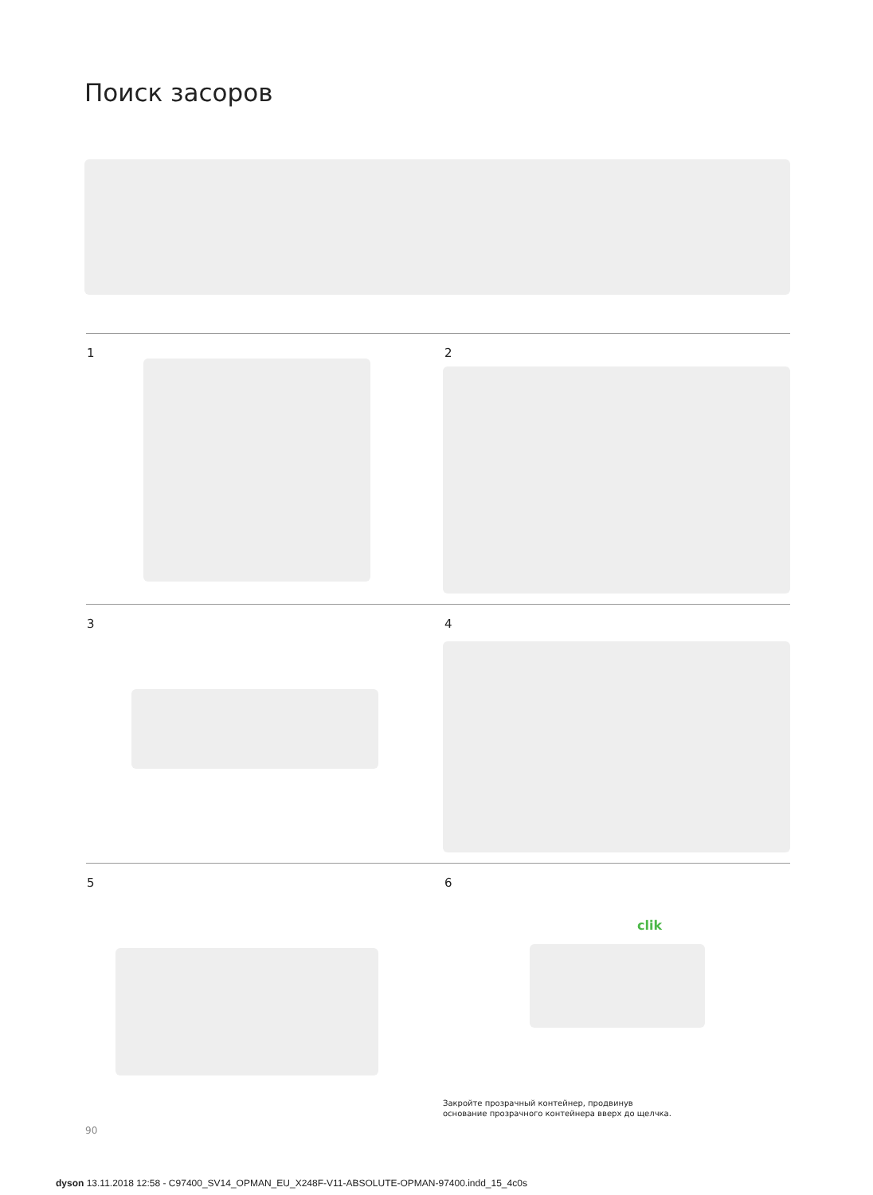Поиск засоров
1 2
3 4
5 6
clik
Закройте прозрачный контейнер, продвинув
основание прозрачного контейнера вверх до щелчка.
90
dyson 13.11.2018 12:58 - C97400_SV14_OPMAN_EU_X248F-V11-ABSOLUTE-OPMAN-97400.indd_15_4c0s